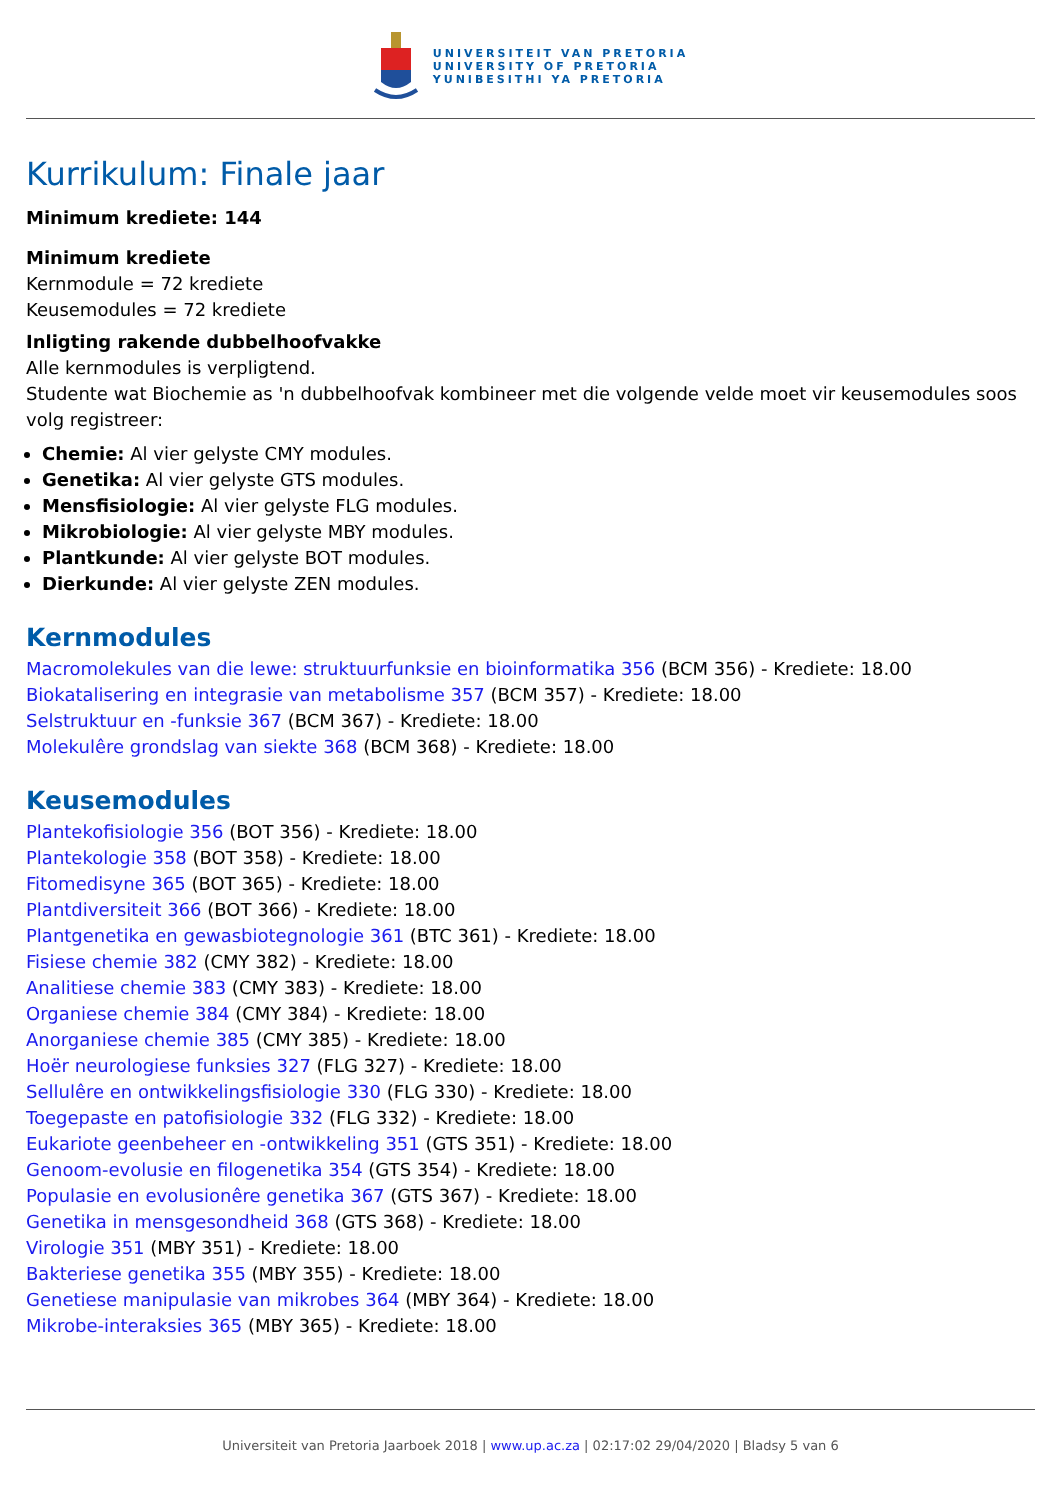UNIVERSITEIT VAN PRETORIA
UNIVERSITY OF PRETORIA
YUNIBESITHI YA PRETORIA
Kurrikulum: Finale jaar
Minimum krediete: 144
Minimum krediete
Kernmodule = 72 krediete
Keusemodules = 72 krediete
Inligting rakende dubbelhoofvakke
Alle kernmodules is verpligtend.
Studente wat Biochemie as 'n dubbelhoofvak kombineer met die volgende velde moet vir keusemodules soos volg registreer:
Chemie: Al vier gelyste CMY modules.
Genetika: Al vier gelyste GTS modules.
Mensfisiologie: Al vier gelyste FLG modules.
Mikrobiologie: Al vier gelyste MBY modules.
Plantkunde: Al vier gelyste BOT modules.
Dierkunde: Al vier gelyste ZEN modules.
Kernmodules
Macromolekules van die lewe: struktuurfunksie en bioinformatika 356 (BCM 356) - Krediete: 18.00
Biokatalisering en integrasie van metabolisme 357 (BCM 357) - Krediete: 18.00
Selstruktuur en -funksie 367 (BCM 367) - Krediete: 18.00
Molekulêre grondslag van siekte 368 (BCM 368) - Krediete: 18.00
Keusemodules
Plantekofisiologie 356 (BOT 356) - Krediete: 18.00
Plantekologie 358 (BOT 358) - Krediete: 18.00
Fitomedisyne 365 (BOT 365) - Krediete: 18.00
Plantdiversiteit 366 (BOT 366) - Krediete: 18.00
Plantgenetika en gewasbiotegnologie 361 (BTC 361) - Krediete: 18.00
Fisiese chemie 382 (CMY 382) - Krediete: 18.00
Analitiese chemie 383 (CMY 383) - Krediete: 18.00
Organiese chemie 384 (CMY 384) - Krediete: 18.00
Anorganiese chemie 385 (CMY 385) - Krediete: 18.00
Hoër neurologiese funksies 327 (FLG 327) - Krediete: 18.00
Sellulêre en ontwikkelingsfisiologie 330 (FLG 330) - Krediete: 18.00
Toegepaste en patofisiologie 332 (FLG 332) - Krediete: 18.00
Eukariote geenbeheer en -ontwikkeling 351 (GTS 351) - Krediete: 18.00
Genoom-evolusie en filogenetika 354 (GTS 354) - Krediete: 18.00
Populasie en evolusionêre genetika 367 (GTS 367) - Krediete: 18.00
Genetika in mensgesondheid 368 (GTS 368) - Krediete: 18.00
Virologie 351 (MBY 351) - Krediete: 18.00
Bakteriese genetika 355 (MBY 355) - Krediete: 18.00
Genetiese manipulasie van mikrobes 364 (MBY 364) - Krediete: 18.00
Mikrobe-interaksies 365 (MBY 365) - Krediete: 18.00
Universiteit van Pretoria Jaarboek 2018 | www.up.ac.za | 02:17:02 29/04/2020 | Bladsy 5 van 6